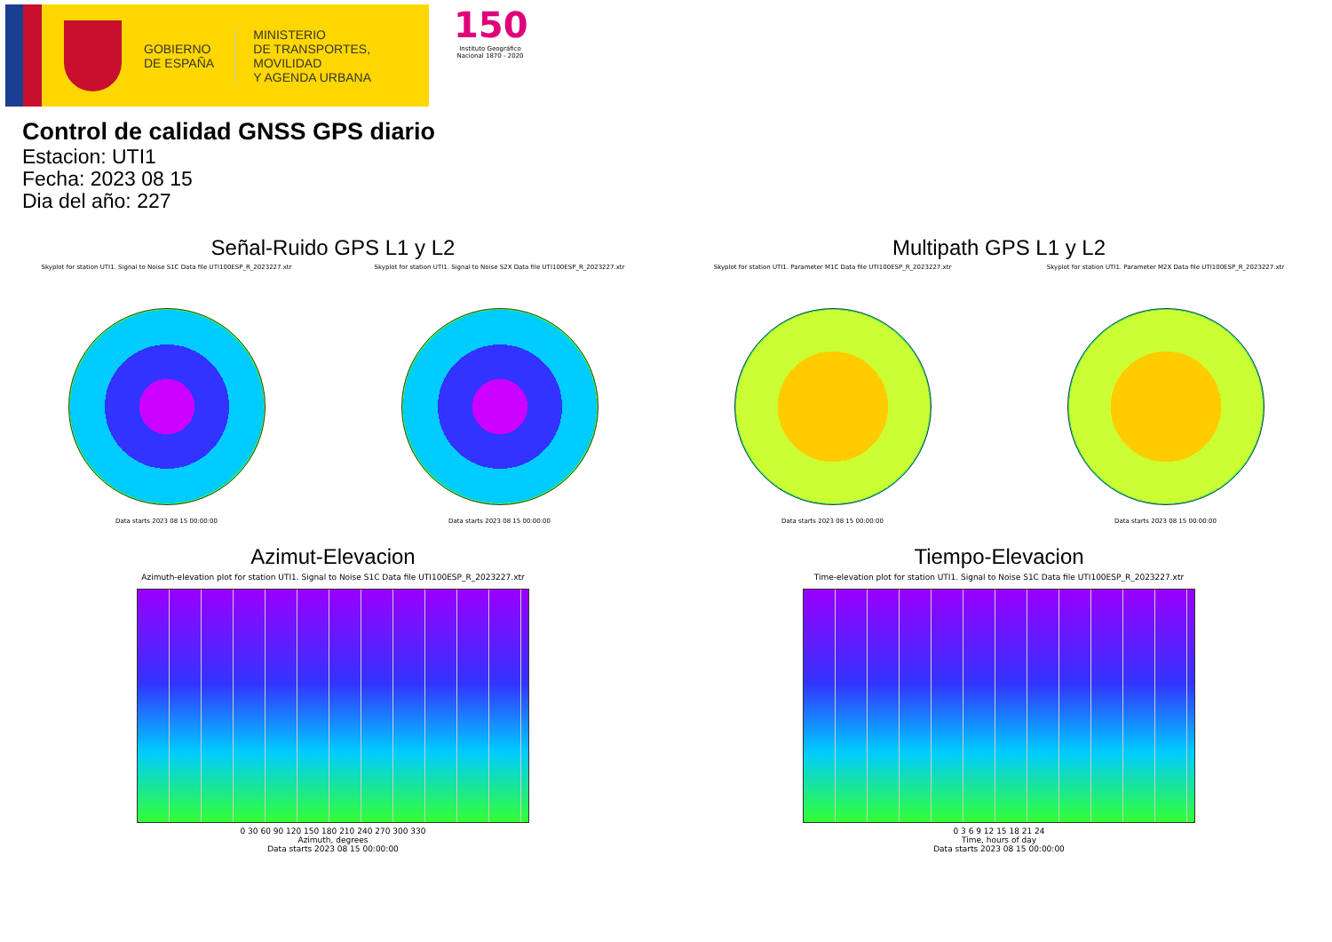GOBIERNO
DE ESPAÑA
MINISTERIO
DE TRANSPORTES, MOVILIDAD
Y AGENDA URBANA
150
Instituto Geográfico
Nacional 1870 - 2020
Control de calidad GNSS GPS diario
Estacion: UTI1
Fecha: 2023 08 15
Dia del año: 227
Señal-Ruido GPS L1 y L2
Skyplot for station UTI1. Signal to Noise S1C Data file UTI100ESP_R_2023227.xtr
Data starts 2023 08 15 00:00:00
Skyplot for station UTI1. Signal to Noise S2X Data file UTI100ESP_R_2023227.xtr
Data starts 2023 08 15 00:00:00
Multipath GPS L1 y L2
Skyplot for station UTI1. Parameter M1C Data file UTI100ESP_R_2023227.xtr
Data starts 2023 08 15 00:00:00
Skyplot for station UTI1. Parameter M2X Data file UTI100ESP_R_2023227.xtr
Data starts 2023 08 15 00:00:00
Azimut-Elevacion
Azimuth-elevation plot for station UTI1. Signal to Noise S1C Data file UTI100ESP_R_2023227.xtr
0 30 60 90 120 150 180 210 240 270 300 330
Azimuth, degrees
Data starts 2023 08 15 00:00:00
Tiempo-Elevacion
Time-elevation plot for station UTI1. Signal to Noise S1C Data file UTI100ESP_R_2023227.xtr
0 3 6 9 12 15 18 21 24
Time, hours of day
Data starts 2023 08 15 00:00:00